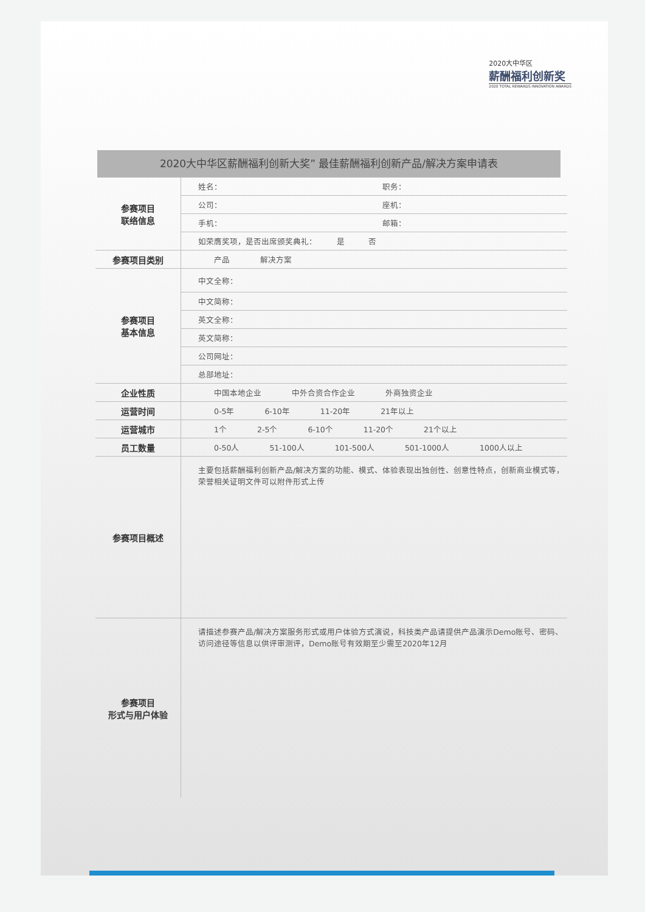2020大中华区
薪酬福利创新奖
2020 TOTAL REWARDS INNOVATION AWARDS
2020大中华区薪酬福利创新大奖” 最佳薪酬福利创新产品/解决方案申请表
| 参赛项目 联络信息 | 姓名： 职务： |
| | 公司： 座机： |
| | 手机： 邮箱： |
| | 如荣膺奖项，是否出席颁奖典礼： 是 否 |
| 参赛项目类别 | 产品 解决方案 |
| 参赛项目 基本信息 | 中文全称： |
| | 中文简称： |
| | 英文全称： |
| | 英文简称： |
| | 公司网址： |
| | 总部地址： |
| 企业性质 | 中国本地企业 中外合资合作企业 外商独资企业 |
| 运营时间 | 0-5年 6-10年 11-20年 21年以上 |
| 运营城市 | 1个 2-5个 6-10个 11-20个 21个以上 |
| 员工数量 | 0-50人 51-100人 101-500人 501-1000人 1000人以上 |
| 参赛项目概述 | 主要包括薪酬福利创新产品/解决方案的功能、模式、体验表现出独创性、创意性特点，创新商业模式等，荣誉相关证明文件可以附件形式上传 |
| 参赛项目 形式与用户体验 | 请描述参赛产品/解决方案服务形式或用户体验方式演说，科技类产品请提供产品演示Demo账号、密码、访问途径等信息以供评审测评，Demo账号有效期至少需至2020年12月 |